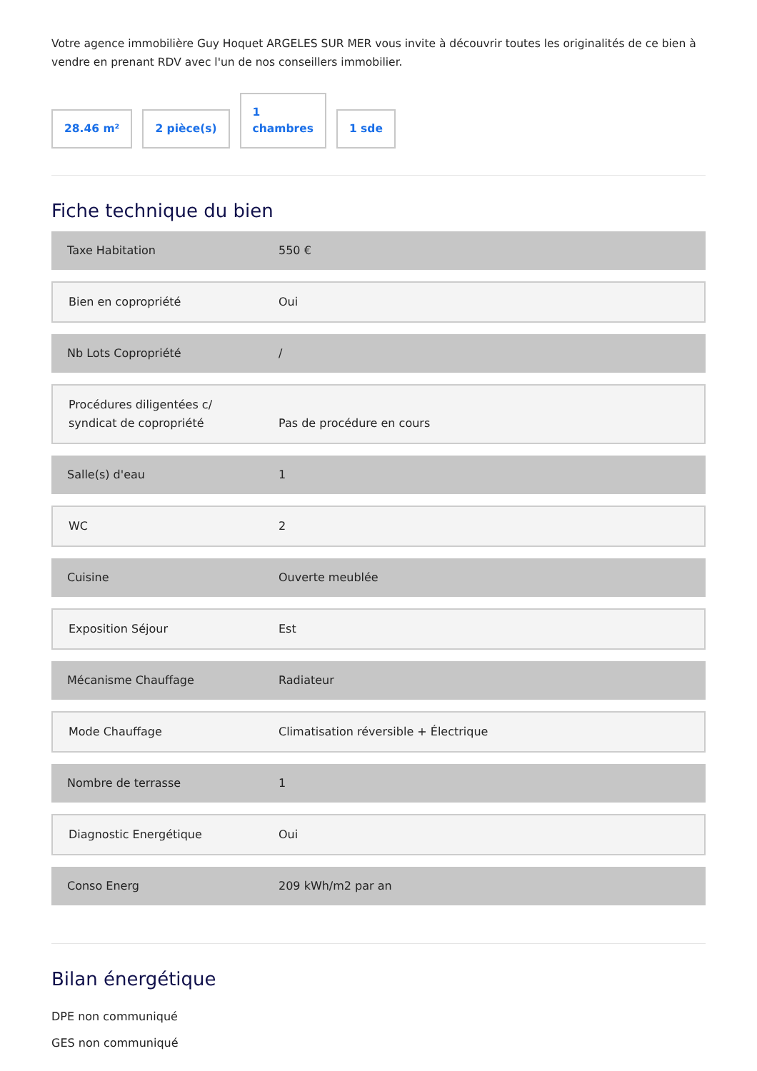Votre agence immobilière Guy Hoquet ARGELES SUR MER vous invite à découvrir toutes les originalités de ce bien à vendre en prenant RDV avec l'un de nos conseillers immobilier.
28.46 m²
2 pièce(s)
1
chambres
1 sde
Fiche technique du bien
| Taxe Habitation | 550 € |
| Bien en copropriété | Oui |
| Nb Lots Copropriété | / |
| Procédures diligentées c/ syndicat de copropriété | Pas de procédure en cours |
| Salle(s) d'eau | 1 |
| WC | 2 |
| Cuisine | Ouverte meublée |
| Exposition Séjour | Est |
| Mécanisme Chauffage | Radiateur |
| Mode Chauffage | Climatisation réversible + Électrique |
| Nombre de terrasse | 1 |
| Diagnostic Energétique | Oui |
| Conso Energ | 209 kWh/m2 par an |
Bilan énergétique
DPE non communiqué
GES non communiqué